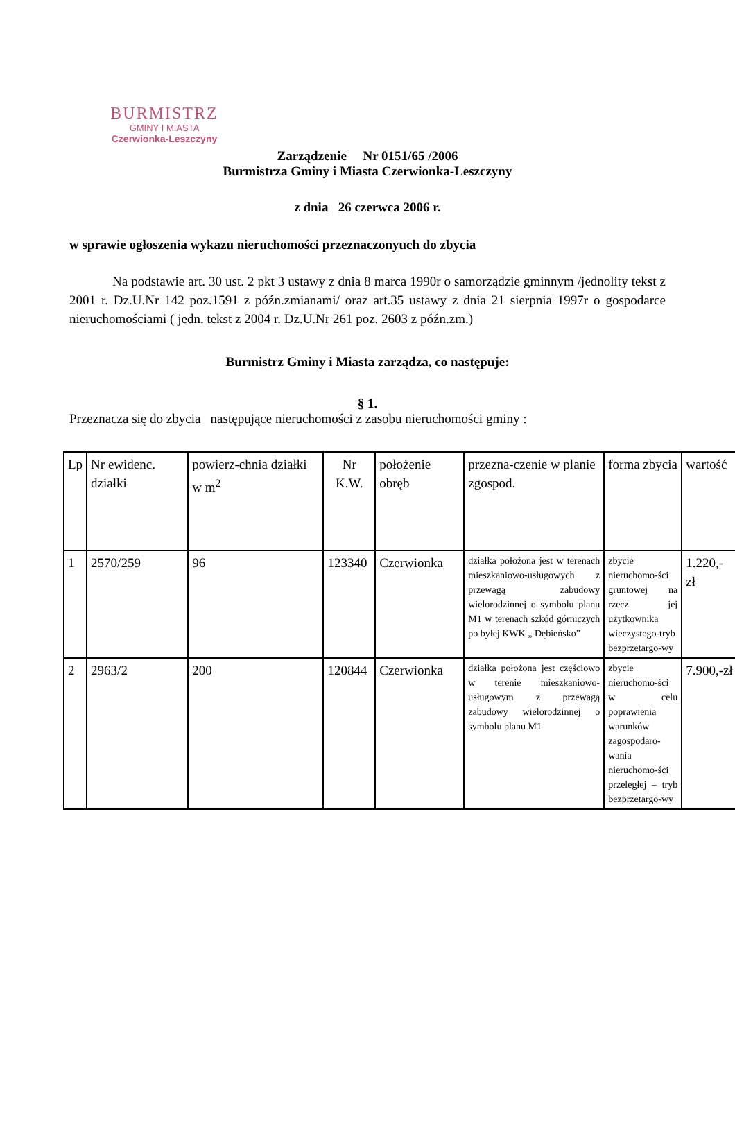BURMISTRZ
GMINY I MIASTA
Czerwionka-Leszczyny
Zarządzenie Nr 0151/65 /2006
Burmistrza Gminy i Miasta Czerwionka-Leszczyny
z dnia 26 czerwca 2006 r.
w sprawie ogłoszenia wykazu nieruchomości przeznaczonyuch do zbycia
Na podstawie art. 30 ust. 2 pkt 3 ustawy z dnia 8 marca 1990r o samorządzie gminnym /jednolity tekst z 2001 r. Dz.U.Nr 142 poz.1591 z późn.zmianami/ oraz art.35 ustawy z dnia 21 sierpnia 1997r o gospodarce nieruchomościami ( jedn. tekst z 2004 r. Dz.U.Nr 261 poz. 2603 z późn.zm.)
Burmistrz Gminy i Miasta zarządza, co następuje:
§ 1.
Przeznacza się do zbycia następujące nieruchomości z zasobu nieruchomości gminy :
| Lp | Nr ewidenc. działki | powierz-chnia działki w m<sup>2</sup> | Nr K.W. | położenie obręb | przezna-czenie w planie zgospod. | forma zbycia | wartość |
| 1 | 2570/259 | 96 | 123340 | Czerwionka | działka położona jest w terenach mieszkaniowo-usługowych z przewagą zabudowy wielorodzinnej o symbolu planu M1 w terenach szkód górniczych po byłej KWK „ Dębieńsko” | zbycie nieruchomo-ści gruntowej na rzecz jej użytkownika wieczystego-tryb bezprzetargo-wy | 1.220,- zł |
| 2 | 2963/2 | 200 | 120844 | Czerwionka | działka położona jest częściowo w terenie mieszkaniowo-usługowym z przewagą zabudowy wielorodzinnej o symbolu planu M1 | zbycie nieruchomo-ści w celu poprawienia warunków zagospodaro-wania nieruchomo-ści przeległej – tryb bezprzetargo-wy | 7.900,-zł |